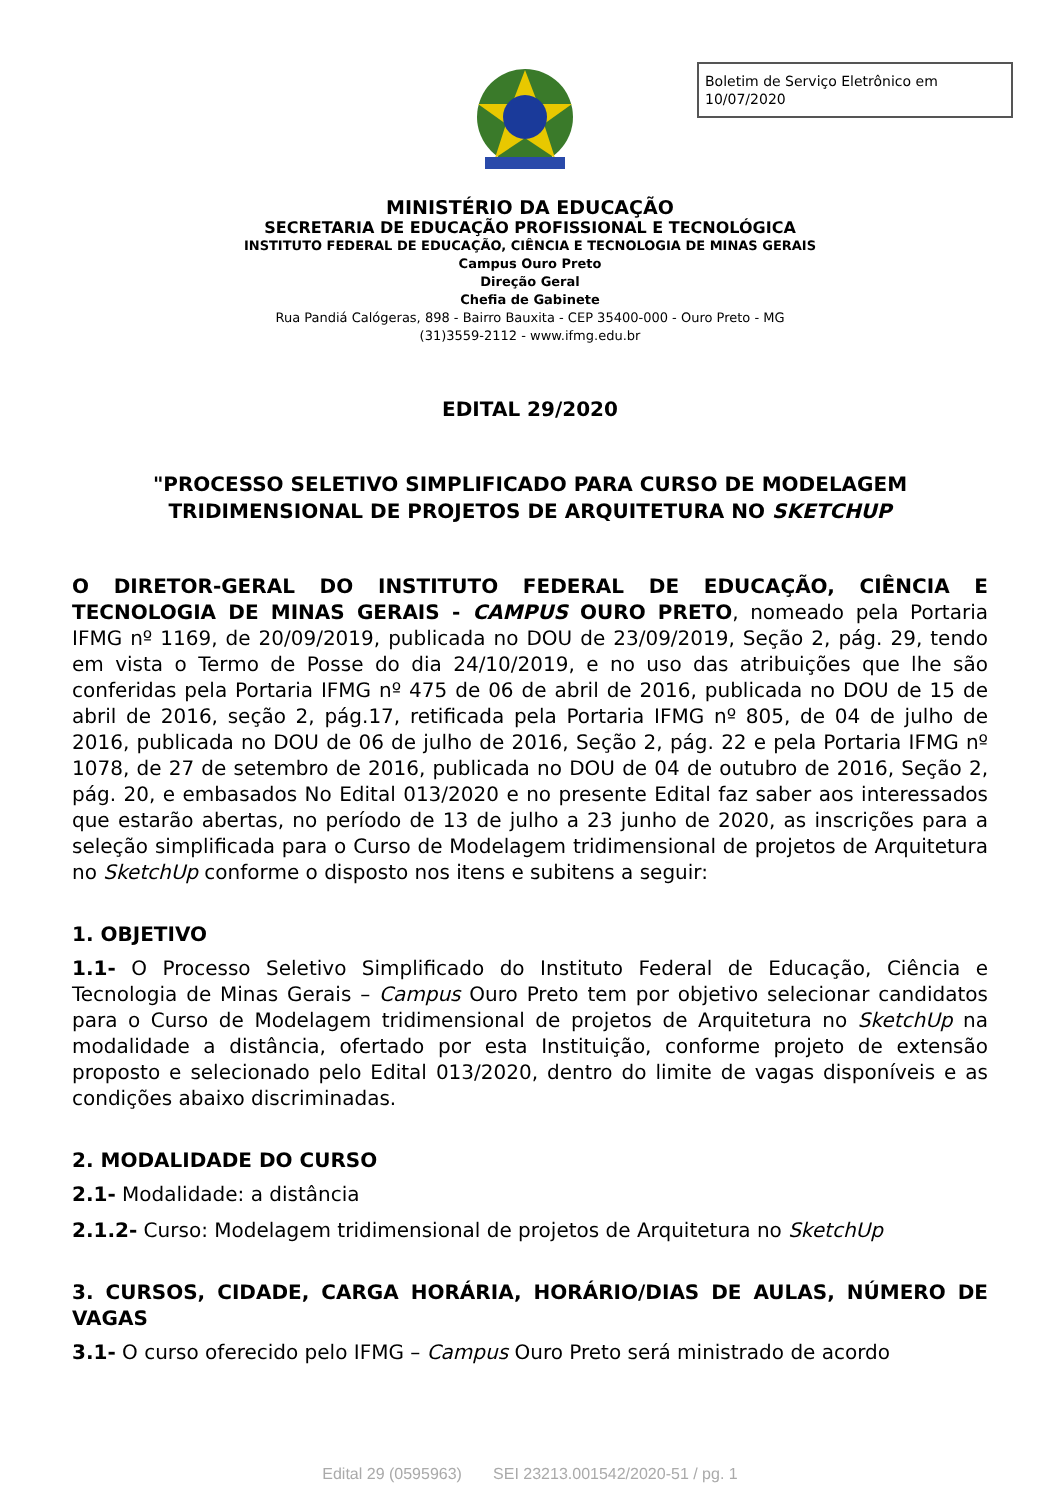Boletim de Serviço Eletrônico em 10/07/2020
MINISTÉRIO DA EDUCAÇÃO
SECRETARIA DE EDUCAÇÃO PROFISSIONAL E TECNOLÓGICA
INSTITUTO FEDERAL DE EDUCAÇÃO, CIÊNCIA E TECNOLOGIA DE MINAS GERAIS
Campus Ouro Preto
Direção Geral
Chefia de Gabinete
Rua Pandiá Calógeras, 898 - Bairro Bauxita - CEP 35400-000 - Ouro Preto - MG
(31)3559-2112 - www.ifmg.edu.br
EDITAL 29/2020
"PROCESSO SELETIVO SIMPLIFICADO PARA CURSO DE MODELAGEM TRIDIMENSIONAL DE PROJETOS DE ARQUITETURA NO SKETCHUP
O DIRETOR-GERAL DO INSTITUTO FEDERAL DE EDUCAÇÃO, CIÊNCIA E TECNOLOGIA DE MINAS GERAIS - CAMPUS OURO PRETO, nomeado pela Portaria IFMG nº 1169, de 20/09/2019, publicada no DOU de 23/09/2019, Seção 2, pág. 29, tendo em vista o Termo de Posse do dia 24/10/2019, e no uso das atribuições que lhe são conferidas pela Portaria IFMG nº 475 de 06 de abril de 2016, publicada no DOU de 15 de abril de 2016, seção 2, pág.17, retificada pela Portaria IFMG nº 805, de 04 de julho de 2016, publicada no DOU de 06 de julho de 2016, Seção 2, pág. 22 e pela Portaria IFMG nº 1078, de 27 de setembro de 2016, publicada no DOU de 04 de outubro de 2016, Seção 2, pág. 20, e embasados No Edital 013/2020 e no presente Edital faz saber aos interessados que estarão abertas, no período de 13 de julho a 23 junho de 2020, as inscrições para a seleção simplificada para o Curso de Modelagem tridimensional de projetos de Arquitetura no SketchUp conforme o disposto nos itens e subitens a seguir:
1. OBJETIVO
1.1- O Processo Seletivo Simplificado do Instituto Federal de Educação, Ciência e Tecnologia de Minas Gerais – Campus Ouro Preto tem por objetivo selecionar candidatos para o Curso de Modelagem tridimensional de projetos de Arquitetura no SketchUp na modalidade a distância, ofertado por esta Instituição, conforme projeto de extensão proposto e selecionado pelo Edital 013/2020, dentro do limite de vagas disponíveis e as condições abaixo discriminadas.
2. MODALIDADE DO CURSO
2.1- Modalidade: a distância
2.1.2- Curso: Modelagem tridimensional de projetos de Arquitetura no SketchUp
3. CURSOS, CIDADE, CARGA HORÁRIA, HORÁRIO/DIAS DE AULAS, NÚMERO DE VAGAS
3.1- O curso oferecido pelo IFMG – Campus Ouro Preto será ministrado de acordo
Edital 29 (0595963) SEI 23213.001542/2020-51 / pg. 1